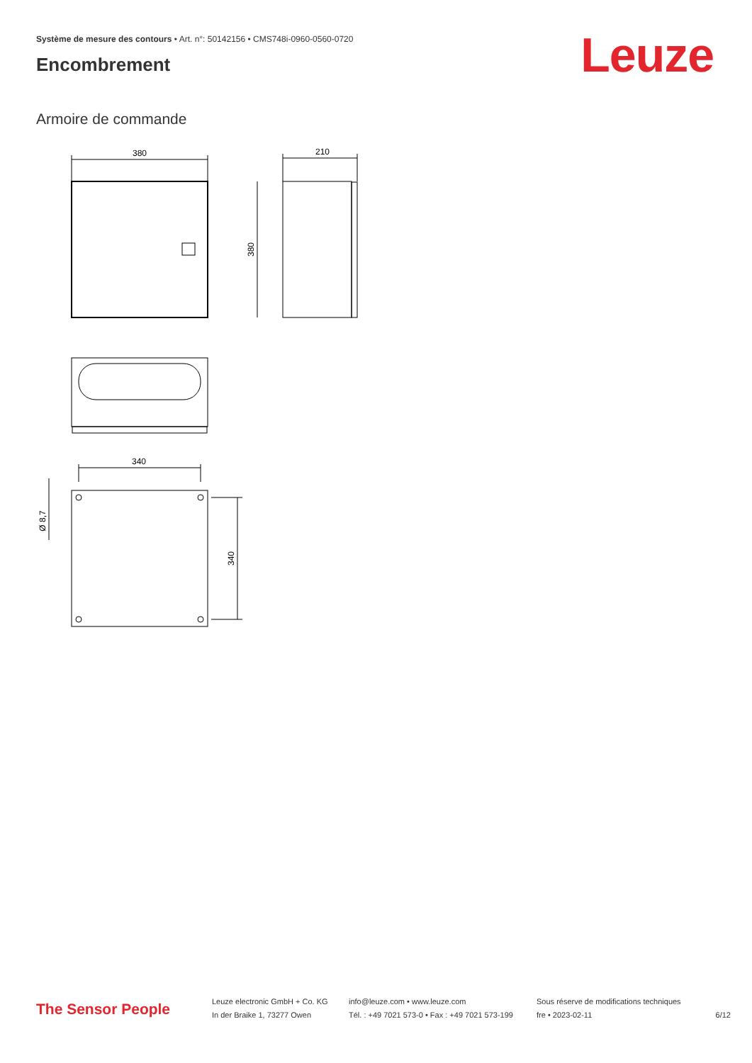Système de mesure des contours • Art. n°: 50142156 • CMS748i-0960-0560-0720
Encombrement Leuze
Armoire de commande
380
210
380
340
340
Ø 8,7
The Sensor People
Leuze electronic GmbH + Co. KG
In der Braike 1, 73277 Owen
info@leuze.com • www.leuze.com
Tél. : +49 7021 573-0 • Fax : +49 7021 573-199
Sous réserve de modifications techniques
fre • 2023-02-11
6/12